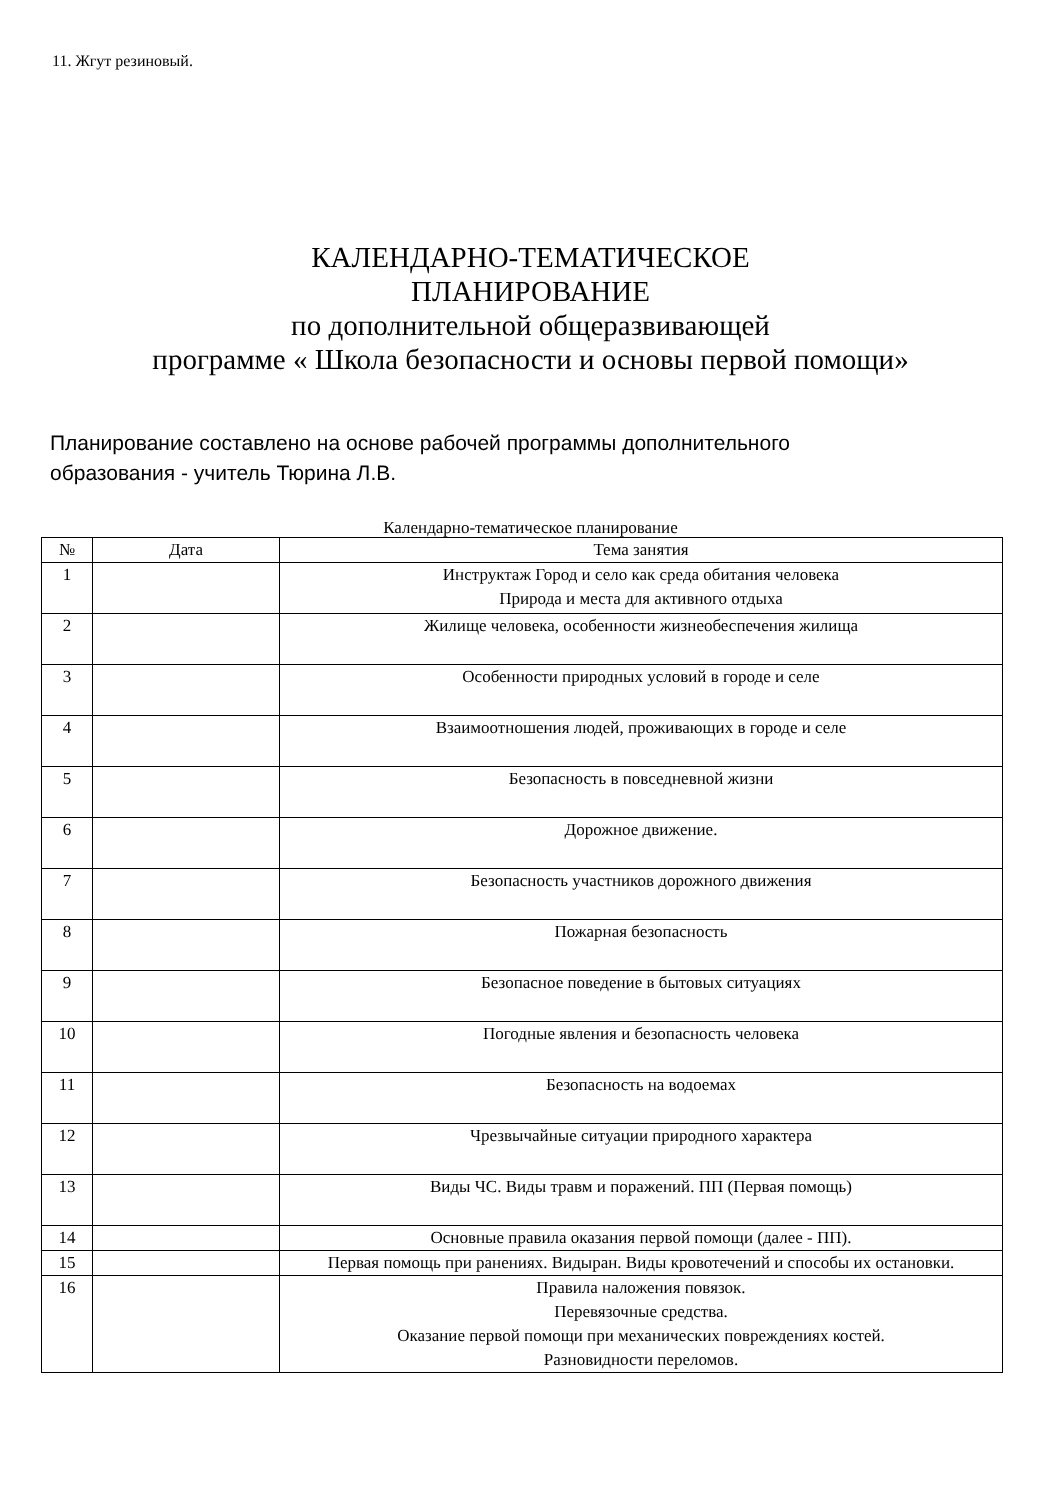11. Жгут резиновый.
КАЛЕНДАРНО-ТЕМАТИЧЕСКОЕ
ПЛАНИРОВАНИЕ
по дополнительной общеразвивающей
программе « Школа безопасности и основы первой помощи»
Планирование составлено на основе рабочей программы дополнительного
образования - учитель Тюрина Л.В.
Календарно-тематическое планирование
| № | Дата | Тема занятия |
| --- | --- | --- |
| 1 | | Инструктаж Город и село как среда обитания человека Природа и места для активного отдыха |
| 2 | | Жилище человека, особенности жизнеобеспечения жилища |
| 3 | | Особенности природных условий в городе и селе |
| 4 | | Взаимоотношения людей, проживающих в городе и селе |
| 5 | | Безопасность в повседневной жизни |
| 6 | | Дорожное движение. |
| 7 | | Безопасность участников дорожного движения |
| 8 | | Пожарная безопасность |
| 9 | | Безопасное поведение в бытовых ситуациях |
| 10 | | Погодные явления и безопасность человека |
| 11 | | Безопасность на водоемах |
| 12 | | Чрезвычайные ситуации природного характера |
| 13 | | Виды ЧС. Виды травм и поражений. ПП (Первая помощь) |
| 14 | | Основные правила оказания первой помощи (далее - ПП). |
| 15 | | Первая помощь при ранениях. Видыран. Виды кровотечений и способы их остановки. |
| 16 | | Правила наложения повязок. Перевязочные средства. Оказание первой помощи при механических повреждениях костей. Разновидности переломов. |